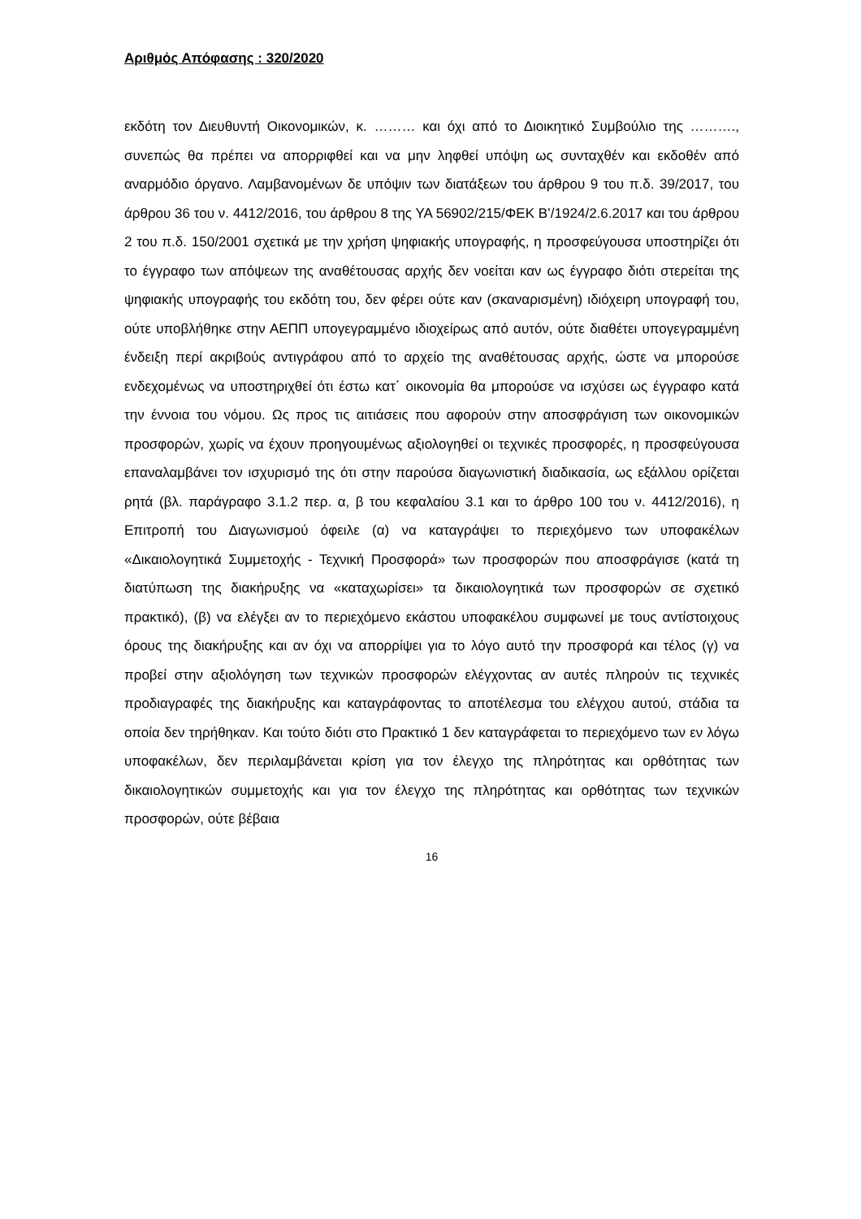Αριθμός Απόφασης : 320/2020
εκδότη τον Διευθυντή Οικονομικών, κ. ……… και όχι από το Διοικητικό Συμβούλιο της ………., συνεπώς θα πρέπει να απορριφθεί και να μην ληφθεί υπόψη ως συνταχθέν και εκδοθέν από αναρμόδιο όργανο. Λαμβανομένων δε υπόψιν των διατάξεων του άρθρου 9 του π.δ. 39/2017, του άρθρου 36 του ν. 4412/2016, του άρθρου 8 της ΥΑ 56902/215/ΦΕΚ Β’/1924/2.6.2017 και του άρθρου 2 του π.δ. 150/2001 σχετικά με την χρήση ψηφιακής υπογραφής, η προσφεύγουσα υποστηρίζει ότι το έγγραφο των απόψεων της αναθέτουσας αρχής δεν νοείται καν ως έγγραφο διότι στερείται της ψηφιακής υπογραφής του εκδότη του, δεν φέρει ούτε καν (σκαναρισμένη) ιδιόχειρη υπογραφή του, ούτε υποβλήθηκε στην ΑΕΠΠ υπογεγραμμένο ιδιοχείρως από αυτόν, ούτε διαθέτει υπογεγραμμένη ένδειξη περί ακριβούς αντιγράφου από το αρχείο της αναθέτουσας αρχής, ώστε να μπορούσε ενδεχομένως να υποστηριχθεί ότι έστω κατ΄ οικονομία θα μπορούσε να ισχύσει ως έγγραφο κατά την έννοια του νόμου. Ως προς τις αιτιάσεις που αφορούν στην αποσφράγιση των οικονομικών προσφορών, χωρίς να έχουν προηγουμένως αξιολογηθεί οι τεχνικές προσφορές, η προσφεύγουσα επαναλαμβάνει τον ισχυρισμό της ότι στην παρούσα διαγωνιστική διαδικασία, ως εξάλλου ορίζεται ρητά (βλ. παράγραφο 3.1.2 περ. α, β του κεφαλαίου 3.1 και το άρθρο 100 του ν. 4412/2016), η Επιτροπή του Διαγωνισμού όφειλε (α) να καταγράψει το περιεχόμενο των υποφακέλων «Δικαιολογητικά Συμμετοχής - Τεχνική Προσφορά» των προσφορών που αποσφράγισε (κατά τη διατύπωση της διακήρυξης να «καταχωρίσει» τα δικαιολογητικά των προσφορών σε σχετικό πρακτικό), (β) να ελέγξει αν το περιεχόμενο εκάστου υποφακέλου συμφωνεί με τους αντίστοιχους όρους της διακήρυξης και αν όχι να απορρίψει για το λόγο αυτό την προσφορά και τέλος (γ) να προβεί στην αξιολόγηση των τεχνικών προσφορών ελέγχοντας αν αυτές πληρούν τις τεχνικές προδιαγραφές της διακήρυξης και καταγράφοντας το αποτέλεσμα του ελέγχου αυτού, στάδια τα οποία δεν τηρήθηκαν. Και τούτο διότι στο Πρακτικό 1 δεν καταγράφεται το περιεχόμενο των εν λόγω υποφακέλων, δεν περιλαμβάνεται κρίση για τον έλεγχο της πληρότητας και ορθότητας των δικαιολογητικών συμμετοχής και για τον έλεγχο της πληρότητας και ορθότητας των τεχνικών προσφορών, ούτε βέβαια
16